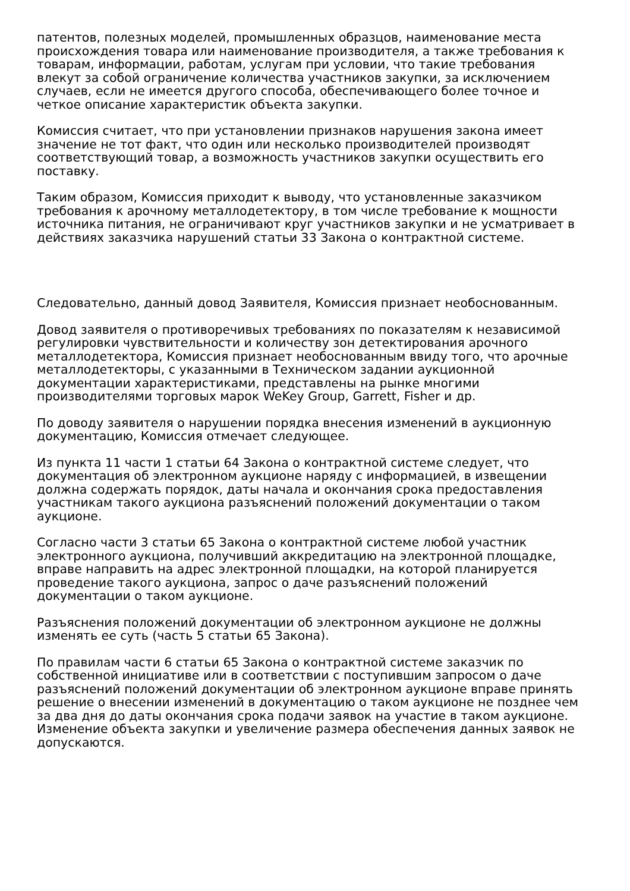патентов, полезных моделей, промышленных образцов, наименование места происхождения товара или наименование производителя, а также требования к товарам, информации, работам, услугам при условии, что такие требования влекут за собой ограничение количества участников закупки, за исключением случаев, если не имеется другого способа, обеспечивающего более точное и четкое описание характеристик объекта закупки.
Комиссия считает, что при установлении признаков нарушения закона имеет значение не тот факт, что один или несколько производителей производят соответствующий товар, а возможность участников закупки осуществить его поставку.
Таким образом, Комиссия приходит к выводу, что установленные заказчиком требования к арочному металлодетектору, в том числе требование к мощности источника питания, не ограничивают круг участников закупки и не усматривает в действиях заказчика нарушений статьи 33 Закона о контрактной системе.
Следовательно, данный довод Заявителя, Комиссия признает необоснованным.
Довод заявителя о противоречивых требованиях по показателям к независимой регулировки чувствительности и количеству зон детектирования арочного металлодетектора, Комиссия признает необоснованным ввиду того, что арочные металлодетекторы, с указанными в Техническом задании аукционной документации характеристиками, представлены на рынке многими производителями торговых марок WeKey Group, Garrett, Fisher и др.
По доводу заявителя о нарушении порядка внесения изменений в аукционную документацию, Комиссия отмечает следующее.
Из пункта 11 части 1 статьи 64 Закона о контрактной системе следует, что документация об электронном аукционе наряду с информацией, в извещении должна содержать порядок, даты начала и окончания срока предоставления участникам такого аукциона разъяснений положений документации о таком аукционе.
Согласно части 3 статьи 65 Закона о контрактной системе любой участник электронного аукциона, получивший аккредитацию на электронной площадке, вправе направить на адрес электронной площадки, на которой планируется проведение такого аукциона, запрос о даче разъяснений положений документации о таком аукционе.
Разъяснения положений документации об электронном аукционе не должны изменять ее суть (часть 5 статьи 65 Закона).
По правилам части 6 статьи 65 Закона о контрактной системе заказчик по собственной инициативе или в соответствии с поступившим запросом о даче разъяснений положений документации об электронном аукционе вправе принять решение о внесении изменений в документацию о таком аукционе не позднее чем за два дня до даты окончания срока подачи заявок на участие в таком аукционе. Изменение объекта закупки и увеличение размера обеспечения данных заявок не допускаются.